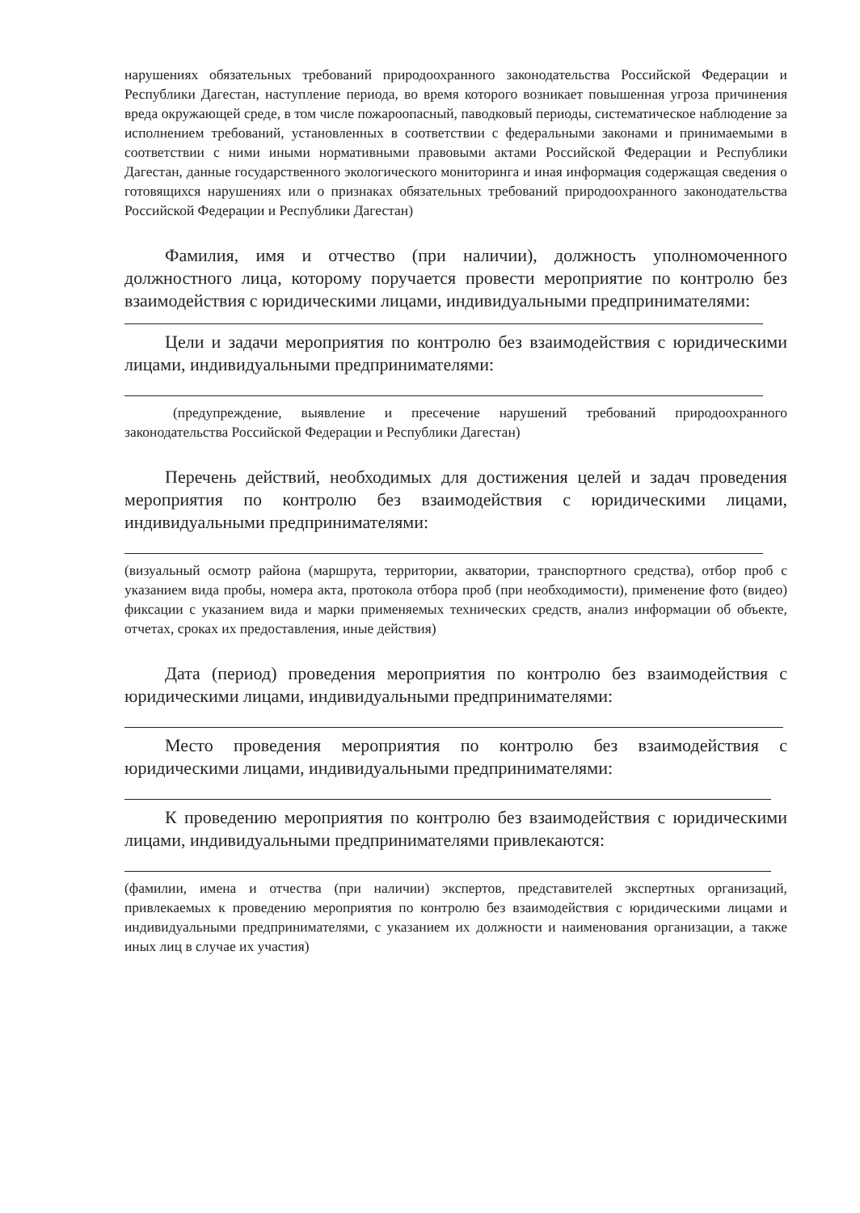нарушениях обязательных требований природоохранного законодательства Российской Федерации и Республики Дагестан, наступление периода, во время которого возникает повышенная угроза причинения вреда окружающей среде, в том числе пожароопасный, паводковый периоды, систематическое наблюдение за исполнением требований, установленных в соответствии с федеральными законами и принимаемыми в соответствии с ними иными нормативными правовыми актами Российской Федерации и Республики Дагестан, данные государственного экологического мониторинга и иная информация содержащая сведения о готовящихся нарушениях или о признаках обязательных требований природоохранного законодательства Российской Федерации и Республики Дагестан)
Фамилия, имя и отчество (при наличии), должность уполномоченного должностного лица, которому поручается провести мероприятие по контролю без взаимодействия с юридическими лицами, индивидуальными предпринимателями:
Цели и задачи мероприятия по контролю без взаимодействия с юридическими лицами, индивидуальными предпринимателями:
(предупреждение, выявление и пресечение нарушений требований природоохранного законодательства Российской Федерации и Республики Дагестан)
Перечень действий, необходимых для достижения целей и задач проведения мероприятия по контролю без взаимодействия с юридическими лицами, индивидуальными предпринимателями:
(визуальный осмотр района (маршрута, территории, акватории, транспортного средства), отбор проб с указанием вида пробы, номера акта, протокола отбора проб (при необходимости), применение фото (видео) фиксации с указанием вида и марки применяемых технических средств, анализ информации об объекте, отчетах, сроках их предоставления, иные действия)
Дата (период) проведения мероприятия по контролю без взаимодействия с юридическими лицами, индивидуальными предпринимателями:
Место проведения мероприятия по контролю без взаимодействия с юридическими лицами, индивидуальными предпринимателями:
К проведению мероприятия по контролю без взаимодействия с юридическими лицами, индивидуальными предпринимателями привлекаются:
(фамилии, имена и отчества (при наличии) экспертов, представителей экспертных организаций, привлекаемых к проведению мероприятия по контролю без взаимодействия с юридическими лицами и индивидуальными предпринимателями, с указанием их должности и наименования организации, а также иных лиц в случае их участия)